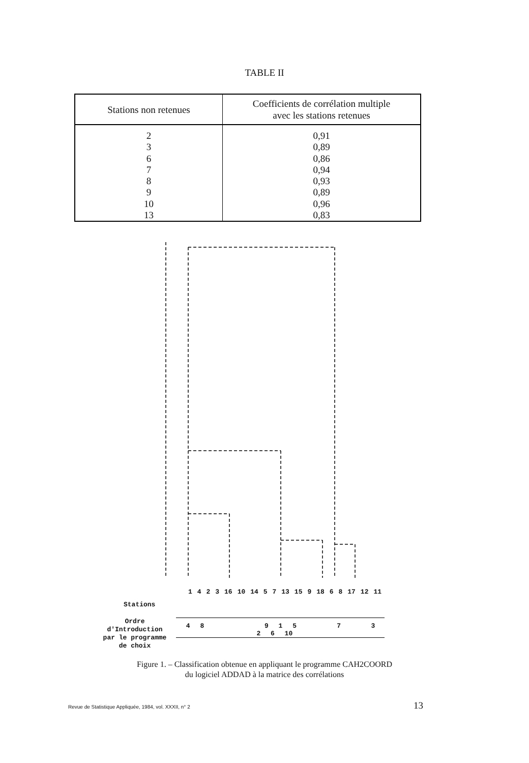TABLE II
| Stations non retenues | Coefficients de corrélation multiple avec les stations retenues |
| --- | --- |
| 2 | 0,91 |
| 3 | 0,89 |
| 6 | 0,86 |
| 7 | 0,94 |
| 8 | 0,93 |
| 9 | 0,89 |
| 10 | 0,96 |
| 13 | 0,83 |
1 4 2 3 16 10 14 5 7 13 15 9 18 6 8 17 12 11
Stations
Ordre
d'Introduction
par le programme
de choix
4 8 9 1 5 7 3 2 6 10
Figure 1. – Classification obtenue en appliquant le programme CAH2COORD
du logiciel ADDAD à la matrice des corrélations
Revue de Statistique Appliquée, 1984, vol. XXXII, n° 2 13